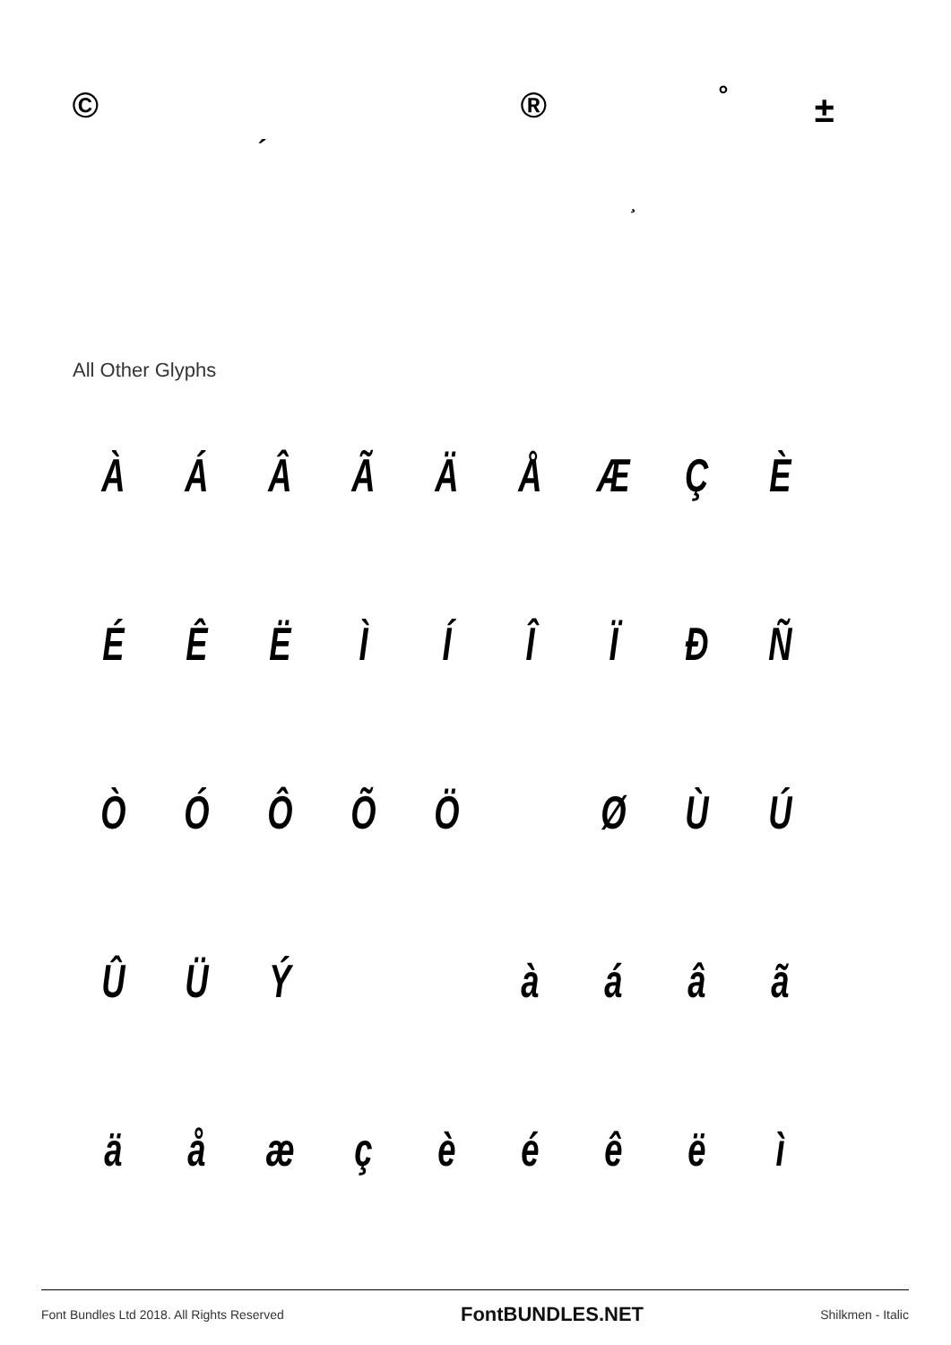©
´
® ° ±
¸
All Other Glyphs
| À | Á | Â | Ã | Ä | Å | Æ | Ç | È |
| É | Ê | Ë | Ì | Í | Î | Ï | Ð | Ñ |
| Ò | Ó | Ô | Õ | Ö | | Ø | Ù | Ú |
| Û | Ü | Ý | | | à | á | â | ã |
| ä | å | æ | ç | è | é | ê | ë | ì |
Font Bundles Ltd 2018. All Rights Reserved FontBUNDLES.NET Shilkmen - Italic